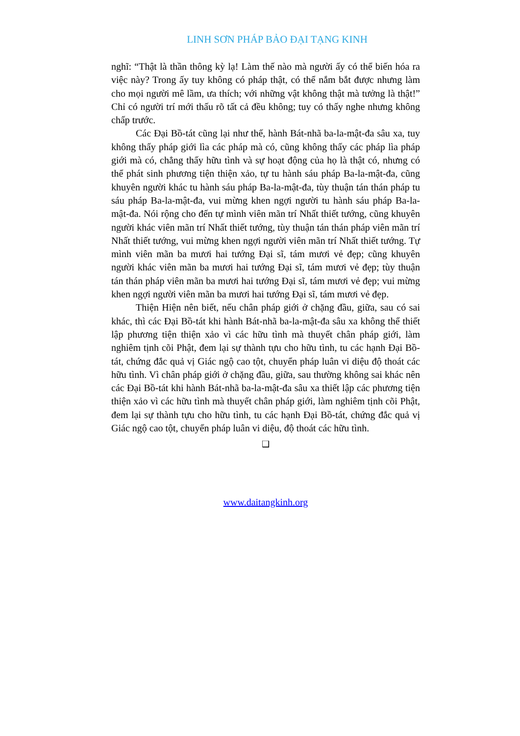LINH SƠN PHÁP BẢO ĐẠI TẠNG KINH
nghĩ: “Thật là thần thông kỳ lạ! Làm thế nào mà người ấy có thể biến hóa ra việc này? Trong ấy tuy không có pháp thật, có thể nắm bắt được nhưng làm cho mọi người mê lầm, ưa thích; với những vật không thật mà tưởng là thật!” Chỉ có người trí mới thấu rõ tất cả đều không; tuy có thấy nghe nhưng không chấp trước.
Các Đại Bồ-tát cũng lại như thế, hành Bát-nhã ba-la-mật-đa sâu xa, tuy không thấy pháp giới lìa các pháp mà có, cũng không thấy các pháp lìa pháp giới mà có, chẳng thấy hữu tình và sự hoạt động của họ là thật có, nhưng có thể phát sinh phương tiện thiện xảo, tự tu hành sáu pháp Ba-la-mật-đa, cũng khuyên người khác tu hành sáu pháp Ba-la-mật-đa, tùy thuận tán thán pháp tu sáu pháp Ba-la-mật-đa, vui mừng khen ngợi người tu hành sáu pháp Ba-la-mật-đa. Nói rộng cho đến tự mình viên mãn trí Nhất thiết tướng, cũng khuyên người khác viên mãn trí Nhất thiết tướng, tùy thuận tán thán pháp viên mãn trí Nhất thiết tướng, vui mừng khen ngợi người viên mãn trí Nhất thiết tướng. Tự mình viên mãn ba mươi hai tướng Đại sĩ, tám mươi vẻ đẹp; cũng khuyên người khác viên mãn ba mươi hai tướng Đại sĩ, tám mươi vẻ đẹp; tùy thuận tán thán pháp viên mãn ba mươi hai tướng Đại sĩ, tám mươi vẻ đẹp; vui mừng khen ngợi người viên mãn ba mươi hai tướng Đại sĩ, tám mươi vẻ đẹp.
Thiện Hiện nên biết, nếu chân pháp giới ở chặng đầu, giữa, sau có sai khác, thì các Đại Bồ-tát khi hành Bát-nhã ba-la-mật-đa sâu xa không thể thiết lập phương tiện thiện xảo vì các hữu tình mà thuyết chân pháp giới, làm nghiêm tịnh cõi Phật, đem lại sự thành tựu cho hữu tình, tu các hạnh Đại Bồ-tát, chứng đắc quả vị Giác ngộ cao tột, chuyển pháp luân vi diệu độ thoát các hữu tình. Vì chân pháp giới ở chặng đầu, giữa, sau thường không sai khác nên các Đại Bồ-tát khi hành Bát-nhã ba-la-mật-đa sâu xa thiết lập các phương tiện thiện xảo vì các hữu tình mà thuyết chân pháp giới, làm nghiêm tịnh cõi Phật, đem lại sự thành tựu cho hữu tình, tu các hạnh Đại Bồ-tát, chứng đắc quả vị Giác ngộ cao tột, chuyển pháp luân vi diệu, độ thoát các hữu tình.
❑
www.daitangkinh.org